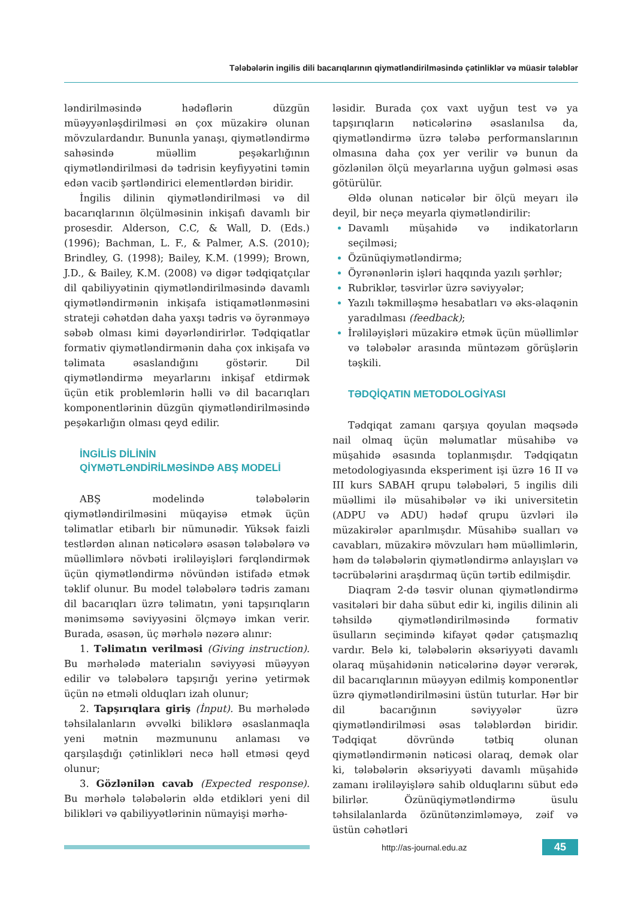Tələbələrin ingilis dili bacarıqlarının qiymətləndirilməsində çətinliklər və müasir tələblər
ləndirilməsində hədəflərin düzgün müəyyənləşdirilməsi ən çox müzakirə olunan mövzulardandır. Bununla yanaşı, qiymətləndirmə sahəsində müəllim peşəkarlığının qiymətləndirilməsi də tədrisin keyfiyyətini təmin edən vacib şərtləndirici elementlərdən biridir.
İngilis dilinin qiymətləndirilməsi və dil bacarıqlarının ölçülməsinin inkişafı davamlı bir prosesdir. Alderson, C.C, & Wall, D. (Eds.) (1996); Bachman, L. F., & Palmer, A.S. (2010); Brindley, G. (1998); Bailey, K.M. (1999); Brown, J.D., & Bailey, K.M. (2008) və digər tədqiqatçılar dil qabiliyyətinin qiymətləndirilməsində davamlı qiymətləndirmənin inkişafa istiqamətlənməsini strateji cəhətdən daha yaxşı tədris və öyrənməyə səbəb olması kimi dəyərləndirirlər. Tədqiqatlar formativ qiymətləndirmənin daha çox inkişafa və təlimata əsaslandığını göstərir. Dil qiymətləndirmə meyarlarını inkişaf etdirmək üçün etik problemlərin həlli və dil bacarıqları komponentlərinin düzgün qiymətləndirilməsində peşəkarlığın olması qeyd edilir.
İNGİLİS DİLİNİN
QİYMƏTLƏNDİRİLMƏSİNDƏ ABŞ MODELİ
ABŞ modelində tələbələrin qiymətləndirilməsini müqayisə etmək üçün təlimatlar etibarlı bir nümunədir. Yüksək faizli testlərdən alınan nəticələrə əsasən tələbələrə və müəllimlərə növbəti irəliləyişləri fərqləndirmək üçün qiymətləndirmə növündən istifadə etmək təklif olunur. Bu model tələbələrə tədris zamanı dil bacarıqları üzrə təlimatın, yəni tapşırıqların mənimsəmə səviyyəsini ölçməyə imkan verir. Burada, əsasən, üç mərhələ nəzərə alınır:
1. Təlimatın verilməsi (Giving instruction). Bu mərhələdə materialın səviyyəsi müəyyən edilir və tələbələrə tapşırığı yerinə yetirmək üçün nə etməli olduqları izah olunur;
2. Tapşırıqlara giriş (İnput). Bu mərhələdə təhsilalanların əvvəlki biliklərə əsaslanmaqla yeni mətnin məzmununu anlaması və qarşılaşdığı çətinlikləri necə həll etməsi qeyd olunur;
3. Gözlənilən cavab (Expected response). Bu mərhələ tələbələrin əldə etdikləri yeni dil bilikləri və qabiliyyətlərinin nümayişi mərhə-
ləsidir. Burada çox vaxt uyğun test və ya tapşırıqların nəticələrinə əsaslanılsa da, qiymətləndirmə üzrə tələbə performanslarının olmasına daha çox yer verilir və bunun da gözlənilən ölçü meyarlarına uyğun gəlməsi əsas götürülür.
Əldə olunan nəticələr bir ölçü meyarı ilə deyil, bir neçə meyarla qiymətləndirilir:
Davamlı müşahidə və indikatorların seçilməsi;
Özünüqiymətləndirmə;
Öyrənənlərin işləri haqqında yazılı şərhlər;
Rubriklər, təsvirlər üzrə səviyyələr;
Yazılı təkmilləşmə hesabatları və əks-əlaqənin yaradılması (feedback);
İrəliləyişləri müzakirə etmək üçün müəllimlər və tələbələr arasında müntəzəm görüşlərin təşkili.
TƏDQİQATIN METODOLOGİYASI
Tədqiqat zamanı qarşıya qoyulan məqsədə nail olmaq üçün məlumatlar müsahibə və müşahidə əsasında toplanmışdır. Tədqiqatın metodologiyasında eksperiment işi üzrə 16 II və III kurs SABAH qrupu tələbələri, 5 ingilis dili müəllimi ilə müsahibələr və iki universitetin (ADPU və ADU) hədəf qrupu üzvləri ilə müzakirələr aparılmışdır. Müsahibə sualları və cavabları, müzakirə mövzuları həm müəllimlərin, həm də tələbələrin qiymətləndirmə anlayışları və təcrübələrini araşdırmaq üçün tərtib edilmişdir.
Diaqram 2-də təsvir olunan qiymətləndirmə vasitələri bir daha sübut edir ki, ingilis dilinin ali təhsildə qiymətləndirilməsində formativ üsulların seçimində kifayət qədər çatışmazlıq vardır. Belə ki, tələbələrin əksəriyyəti davamlı olaraq müşahidənin nəticələrinə dəyər verərək, dil bacarıqlarının müəyyən edilmiş komponentlər üzrə qiymətləndirilməsini üstün tuturlar. Hər bir dil bacarığının səviyyələr üzrə qiymətləndirilməsi əsas tələblərdən biridir. Tədqiqat dövründə tətbiq olunan qiymətləndirmənin nəticəsi olaraq, demək olar ki, tələbələrin əksəriyyəti davamlı müşahidə zamanı irəliləyişlərə sahib olduqlarını sübut edə bilirlər. Özünüqiymətləndirmə üsulu təhsilalanlarda özünütənzimləməyə, zəif və üstün cəhətləri
http://as-journal.edu.az
45